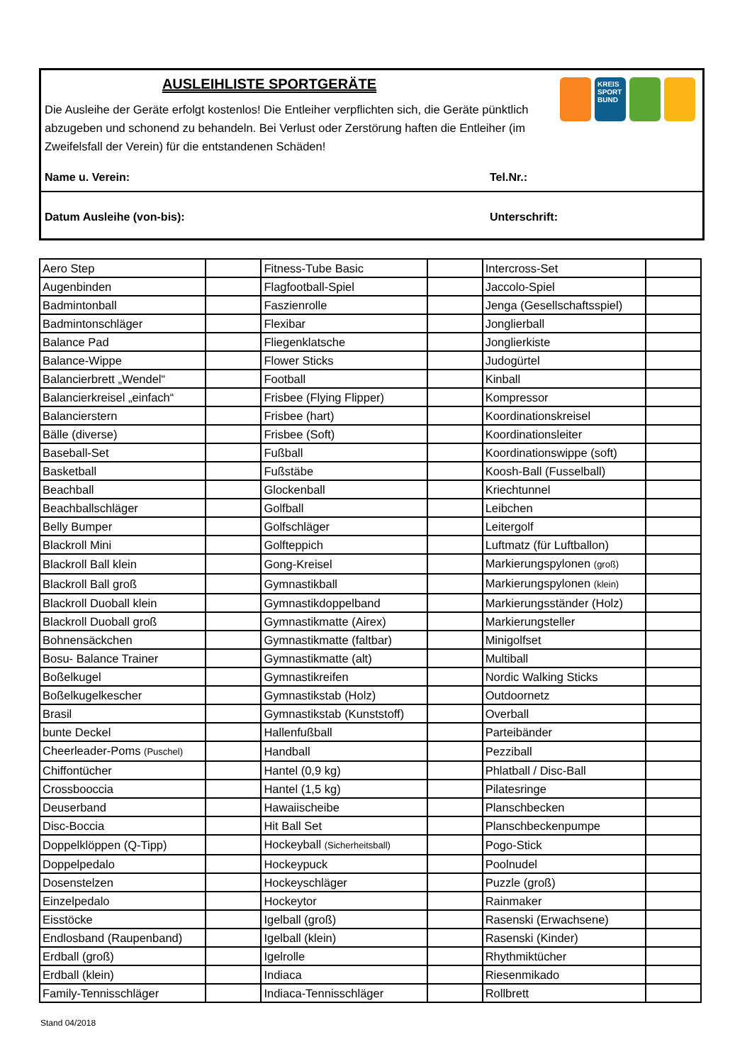KREIS SPORT BUND
AUSLEIHLISTE SPORTGERÄTE
Die Ausleihe der Geräte erfolgt kostenlos! Die Entleiher verpflichten sich, die Geräte pünktlich abzugeben und schonend zu behandeln. Bei Verlust oder Zerstörung haften die Entleiher (im Zweifelsfall der Verein) für die entstandenen Schäden!
Name u. Verein: Tel.Nr.:
Datum Ausleihe (von-bis): Unterschrift:
| Aero Step | | Fitness-Tube Basic | | Intercross-Set | |
| Augenbinden | | Flagfootball-Spiel | | Jaccolo-Spiel | |
| Badmintonball | | Faszienrolle | | Jenga (Gesellschaftsspiel) | |
| Badmintonschläger | | Flexibar | | Jonglierball | |
| Balance Pad | | Fliegenklatsche | | Jonglierkiste | |
| Balance-Wippe | | Flower Sticks | | Judogürtel | |
| Balancierbrett „Wendel“ | | Football | | Kinball | |
| Balancierkreisel „einfach“ | | Frisbee (Flying Flipper) | | Kompressor | |
| Balancierstern | | Frisbee (hart) | | Koordinationskreisel | |
| Bälle (diverse) | | Frisbee (Soft) | | Koordinationsleiter | |
| Baseball-Set | | Fußball | | Koordinationswippe (soft) | |
| Basketball | | Fußstäbe | | Koosh-Ball (Fusselball) | |
| Beachball | | Glockenball | | Kriechtunnel | |
| Beachballschläger | | Golfball | | Leibchen | |
| Belly Bumper | | Golfschläger | | Leitergolf | |
| Blackroll Mini | | Golfteppich | | Luftmatz (für Luftballon) | |
| Blackroll Ball klein | | Gong-Kreisel | | Markierungspylonen (groß) | |
| Blackroll Ball groß | | Gymnastikball | | Markierungspylonen (klein) | |
| Blackroll Duoball klein | | Gymnastikdoppelband | | Markierungsständer (Holz) | |
| Blackroll Duoball groß | | Gymnastikmatte (Airex) | | Markierungsteller | |
| Bohnensäckchen | | Gymnastikmatte (faltbar) | | Minigolfset | |
| Bosu- Balance Trainer | | Gymnastikmatte (alt) | | Multiball | |
| Boßelkugel | | Gymnastikreifen | | Nordic Walking Sticks | |
| Boßelkugelkescher | | Gymnastikstab (Holz) | | Outdoornetz | |
| Brasil | | Gymnastikstab (Kunststoff) | | Overball | |
| bunte Deckel | | Hallenfußball | | Parteibänder | |
| Cheerleader-Poms (Puschel) | | Handball | | Pezziball | |
| Chiffontücher | | Hantel (0,9 kg) | | Phlatball / Disc-Ball | |
| Crossbooccia | | Hantel (1,5 kg) | | Pilatesringe | |
| Deuserband | | Hawaiischeibe | | Planschbecken | |
| Disc-Boccia | | Hit Ball Set | | Planschbeckenpumpe | |
| Doppelklöppen (Q-Tipp) | | Hockeyball (Sicherheitsball) | | Pogo-Stick | |
| Doppelpedalo | | Hockeypuck | | Poolnudel | |
| Dosenstelzen | | Hockeyschläger | | Puzzle (groß) | |
| Einzelpedalo | | Hockeytor | | Rainmaker | |
| Eisstöcke | | Igelball (groß) | | Rasenski (Erwachsene) | |
| Endlosband (Raupenband) | | Igelball (klein) | | Rasenski (Kinder) | |
| Erdball (groß) | | Igelrolle | | Rhythmiktücher | |
| Erdball (klein) | | Indiaca | | Riesenmikado | |
| Family-Tennisschläger | | Indiaca-Tennisschläger | | Rollbrett | |
Stand 04/2018